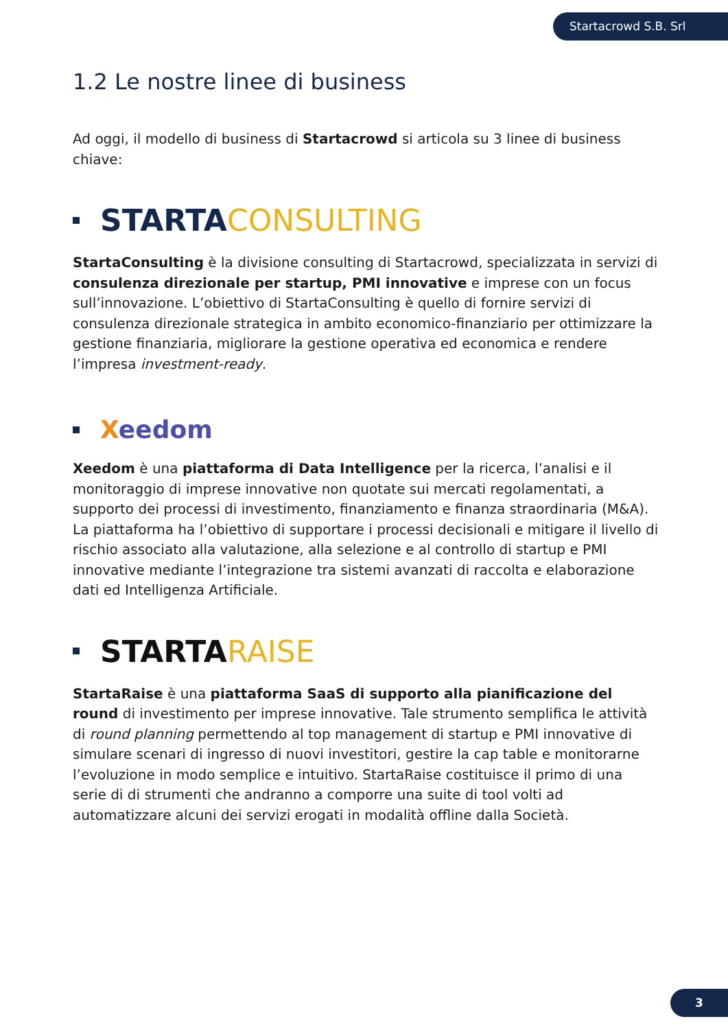Startacrowd S.B. Srl ●●●●
1.2 Le nostre linee di business
Ad oggi, il modello di business di Startacrowd si articola su 3 linee di business chiave:
STARTA CONSULTING
StartaConsulting è la divisione consulting di Startacrowd, specializzata in servizi di consulenza direzionale per startup, PMI innovative e imprese con un focus sull’innovazione. L’obiettivo di StartaConsulting è quello di fornire servizi di consulenza direzionale strategica in ambito economico-finanziario per ottimizzare la gestione finanziaria, migliorare la gestione operativa ed economica e rendere l’impresa investment-ready.
Xeedom
Xeedom è una piattaforma di Data Intelligence per la ricerca, l’analisi e il monitoraggio di imprese innovative non quotate sui mercati regolamentati, a supporto dei processi di investimento, finanziamento e finanza straordinaria (M&A). La piattaforma ha l’obiettivo di supportare i processi decisionali e mitigare il livello di rischio associato alla valutazione, alla selezione e al controllo di startup e PMI innovative mediante l’integrazione tra sistemi avanzati di raccolta e elaborazione dati ed Intelligenza Artificiale.
STARTA RAISE
StartaRaise è una piattaforma SaaS di supporto alla pianificazione del round di investimento per imprese innovative. Tale strumento semplifica le attività di round planning permettendo al top management di startup e PMI innovative di simulare scenari di ingresso di nuovi investitori, gestire la cap table e monitorarne l’evoluzione in modo semplice e intuitivo. StartaRaise costituisce il primo di una serie di di strumenti che andranno a comporre una suite di tool volti ad automatizzare alcuni dei servizi erogati in modalità offline dalla Società.
3